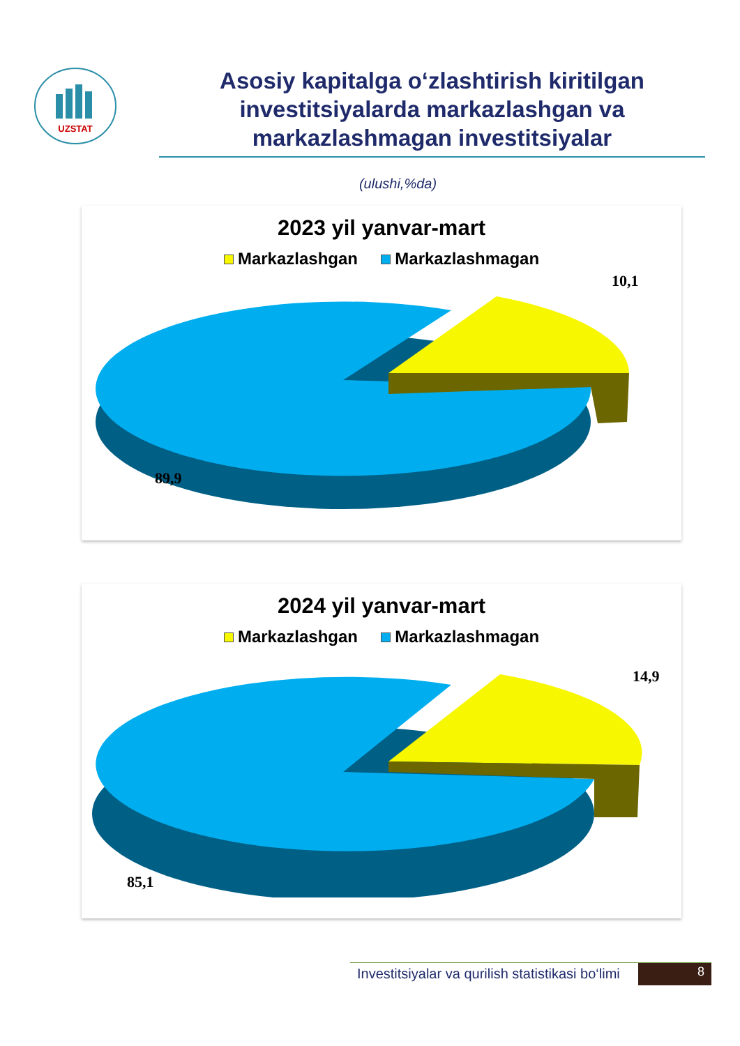UZSTAT
Asosiy kapitalga o‘zlashtirish kiritilgan investitsiyalarda markazlashgan va markazlashmagan investitsiyalar
(ulushi,%da)
2023 yil yanvar-mart
Markazlashgan Markazlashmagan
10,1
89,9
2024 yil yanvar-mart
Markazlashgan Markazlashmagan
14,9
85,1
Investitsiyalar va qurilish statistikasi bo‘limi
8